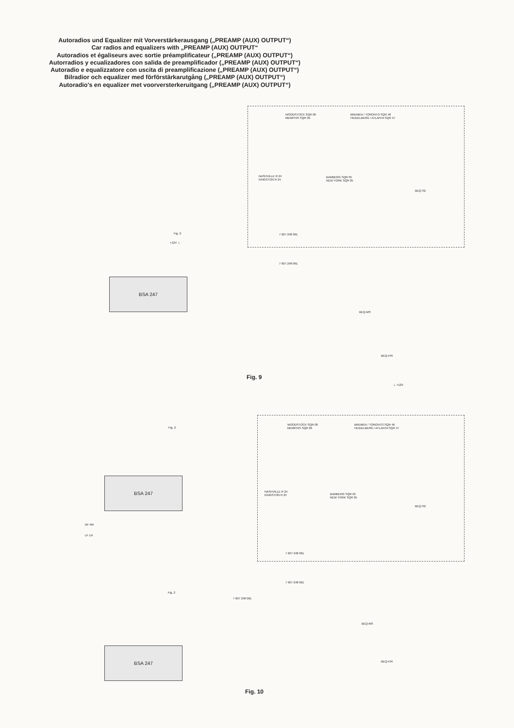Autoradios und Equalizer mit Vorverstärkerausgang („PREAMP (AUX) OUTPUT“)
Car radios and equalizers with „PREAMP (AUX) OUTPUT“
Autoradios et égaliseurs avec sortie préamplificateur („PREAMP (AUX) OUTPUT“)
Autorradios y ecualizadores con salida de preamplificador („PREAMP (AUX) OUTPUT“)
Autoradio e equalizzatore con uscita di preamplificazione („PREAMP (AUX) OUTPUT“)
Bilradior och equalizer med förförstärkarutgång („PREAMP (AUX) OUTPUT“)
Autoradio's en equalizer met voorversterkeruitgang („PREAMP (AUX) OUTPUT“)
WOODSTOCK SQR 06
MEMPHIS SQR 06
BREMEN / TORONTO SQR 46
HEIDELBERG / ATLANTA SQR 47
NASHVILLE R 24
KINGSTON R 24
BAMBERG SQR 05
NEW YORK SQR 05
BEQ-S2
7 607 248 061
7 607 248 061
Fig. 2
+12V ⊥
BSA 247
BEQ-MS
BEQ-F/R
⊥ +12V
Fig. 9
WOODSTOCK SQR 06
MEMPHIS SQR 06
BREMEN / TORONTO SQR 46
HEIDELBERG / ATLANTA SQR 47
NASHVILLE R 24
KINGSTON R 24
BAMBERG SQR 05
NEW YORK SQR 05
BEQ-S2
7 607 248 061
7 607 248 061
Fig. 2
BSA 247
RF RR
LF LR
Fig. 2
7 607 248 061
BSA 247
BEQ-MS
BEQ-F/R
Fig. 10